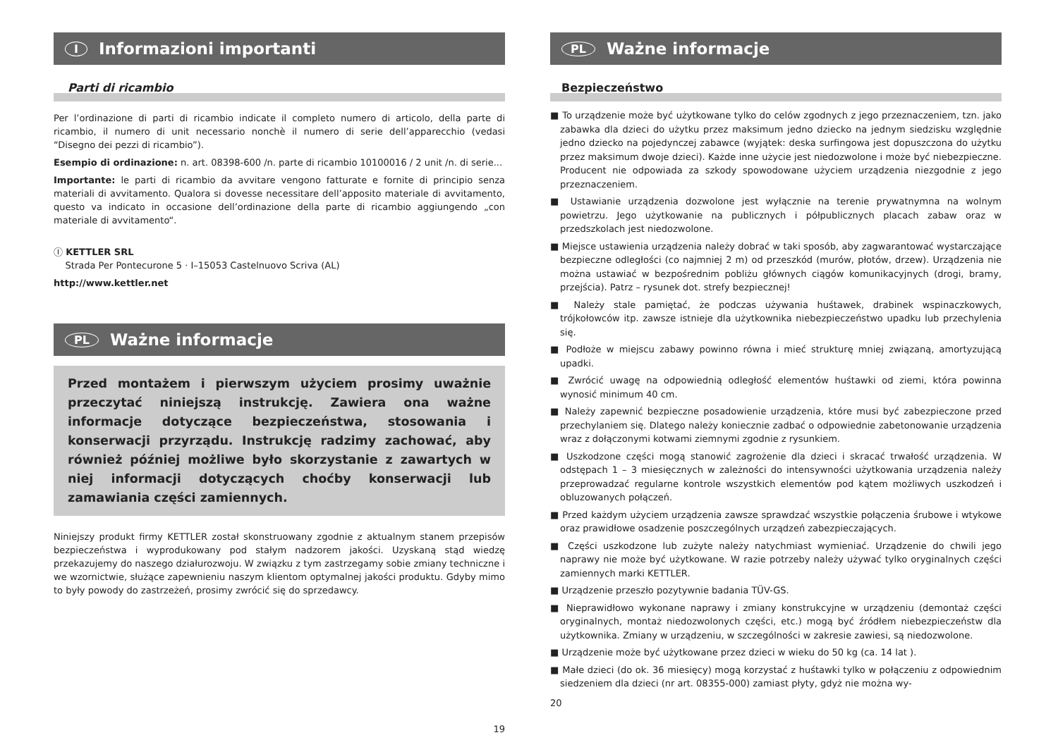I Informazioni importanti
Parti di ricambio
Per l’ordinazione di parti di ricambio indicate il completo numero di articolo, della parte di ricambio, il numero di unit necessario nonchè il numero di serie dell’apparecchio (vedasi “Disegno dei pezzi di ricambio”).
Esempio di ordinazione: n. art. 08398-600 /n. parte di ricambio 10100016 / 2 unit /n. di serie...
Importante: le parti di ricambio da avvitare vengono fatturate e fornite di principio senza materiali di avvitamento. Qualora si dovesse necessitare dell’apposito materiale di avvitamento, questo va indicato in occasione dell’ordinazione della parte di ricambio aggiungendo „con materiale di avvitamento“.
Ⓘ KETTLER SRL
Strada Per Pontecurone 5 · I–15053 Castelnuovo Scriva (AL)
http://www.kettler.net
PL Ważne informacje
Przed montażem i pierwszym użyciem prosimy uważnie przeczytać niniejszą instrukcję. Zawiera ona ważne informacje dotyczące bezpieczeństwa, stosowania i konserwacji przyrządu. Instrukcję radzimy zachować, aby również później możliwe było skorzystanie z zawartych w niej informacji dotyczących choćby konserwacji lub zamawiania części zamiennych.
Niniejszy produkt firmy KETTLER został skonstruowany zgodnie z aktualnym stanem przepisów bezpieczeństwa i wyprodukowany pod stałym nadzorem jakości. Uzyskaną stąd wiedzę przekazujemy do naszego działurozwoju. W związku z tym zastrzegamy sobie zmiany techniczne i we wzornictwie, służące zapewnieniu naszym klientom optymalnej jakości produktu. Gdyby mimo to były powody do zastrzeżeń, prosimy zwrócić się do sprzedawcy.
19
PL Ważne informacje
Bezpieczeństwo
■ To urządzenie może być użytkowane tylko do celów zgodnych z jego przeznaczeniem, tzn. jako zabawka dla dzieci do użytku przez maksimum jedno dziecko na jednym siedzisku względnie jedno dziecko na pojedynczej zabawce (wyjątek: deska surfingowa jest dopuszczona do użytku przez maksimum dwoje dzieci). Każde inne użycie jest niedozwolone i może być niebezpieczne. Producent nie odpowiada za szkody spowodowane użyciem urządzenia niezgodnie z jego przeznaczeniem.
■ Ustawianie urządzenia dozwolone jest wyłącznie na terenie prywatnymna na wolnym powietrzu. Jego użytkowanie na publicznych i półpublicznych placach zabaw oraz w przedszkolach jest niedozwolone.
■ Miejsce ustawienia urządzenia należy dobrać w taki sposób, aby zagwarantować wystarczające bezpieczne odległości (co najmniej 2 m) od przeszkód (murów, płotów, drzew). Urządzenia nie można ustawiać w bezpośrednim pobliżu głównych ciągów komunikacyjnych (drogi, bramy, przejścia). Patrz – rysunek dot. strefy bezpiecznej!
■ Należy stale pamiętać, że podczas używania huśtawek, drabinek wspinaczkowych, trójkołowców itp. zawsze istnieje dla użytkownika niebezpieczeństwo upadku lub przechylenia się.
■ Podłoże w miejscu zabawy powinno równa i mieć strukturę mniej związaną, amortyzującą upadki.
■ Zwrócić uwagę na odpowiednią odległość elementów huśtawki od ziemi, która powinna wynosić minimum 40 cm.
■ Należy zapewnić bezpieczne posadowienie urządzenia, które musi być zabezpieczone przed przechylaniem się. Dlatego należy koniecznie zadbać o odpowiednie zabetonowanie urządzenia wraz z dołączonymi kotwami ziemnymi zgodnie z rysunkiem.
■ Uszkodzone części mogą stanowić zagrożenie dla dzieci i skracać trwałość urządzenia. W odstępach 1 – 3 miesięcznych w zależności do intensywności użytkowania urządzenia należy przeprowadzać regularne kontrole wszystkich elementów pod kątem możliwych uszkodzeń i obluzowanych połączeń.
■ Przed każdym użyciem urządzenia zawsze sprawdzać wszystkie połączenia śrubowe i wtykowe oraz prawidłowe osadzenie poszczególnych urządzeń zabezpieczających.
■ Części uszkodzone lub zużyte należy natychmiast wymieniać. Urządzenie do chwili jego naprawy nie może być użytkowane. W razie potrzeby należy używać tylko oryginalnych części zamiennych marki KETTLER.
■ Urządzenie przeszło pozytywnie badania TÜV-GS.
■ Nieprawidłowo wykonane naprawy i zmiany konstrukcyjne w urządzeniu (demontaż części oryginalnych, montaż niedozwolonych części, etc.) mogą być źródłem niebezpieczeństw dla użytkownika. Zmiany w urządzeniu, w szczególności w zakresie zawiesi, są niedozwolone.
■ Urządzenie może być użytkowane przez dzieci w wieku do 50 kg (ca. 14 lat ).
■ Małe dzieci (do ok. 36 miesięcy) mogą korzystać z huśtawki tylko w połączeniu z odpowiednim siedzeniem dla dzieci (nr art. 08355-000) zamiast płyty, gdyż nie można wy-
20